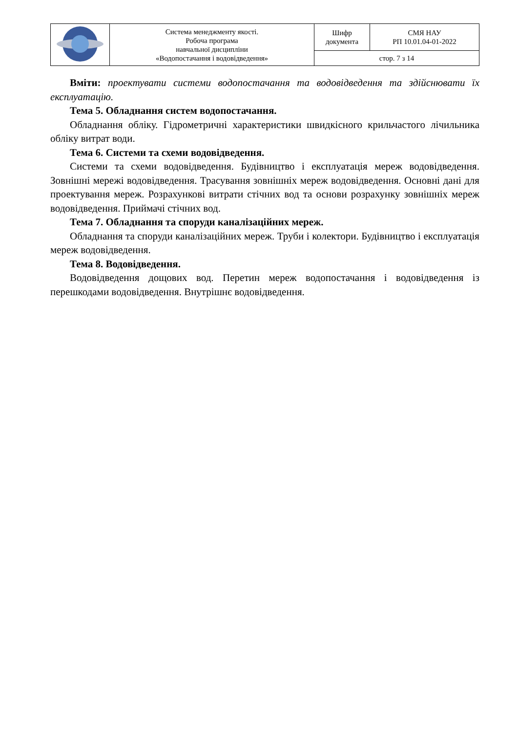| | Система менеджменту якості. Робоча програма навчальної дисципліни «Водопостачання і водовідведення» | Шифр документа | СМЯ НАУ РП 10.01.04-01-2022 |
| | | стор. 7 з 14 | |
Вміти: проектувати системи водопостачання та водовідведення та здійснювати їх експлуатацію.
Тема 5. Обладнання систем водопостачання.
Обладнання обліку. Гідрометричні характеристики швидкісного крильчастого лічильника обліку витрат води.
Тема 6. Системи та схеми водовідведення.
Системи та схеми водовідведення. Будівництво і експлуатація мереж водовідведення. Зовнішні мережі водовідведення. Трасування зовнішніх мереж водовідведення. Основні дані для проектування мереж. Розрахункові витрати стічних вод та основи розрахунку зовнішніх мереж водовідведення. Приймачі стічних вод.
Тема 7. Обладнання та споруди каналізаційних мереж.
Обладнання та споруди каналізаційних мереж. Труби і колектори. Будівництво і експлуатація мереж водовідведення.
Тема 8. Водовідведення.
Водовідведення дощових вод. Перетин мереж водопостачання і водовідведення із перешкодами водовідведення. Внутрішнє водовідведення.